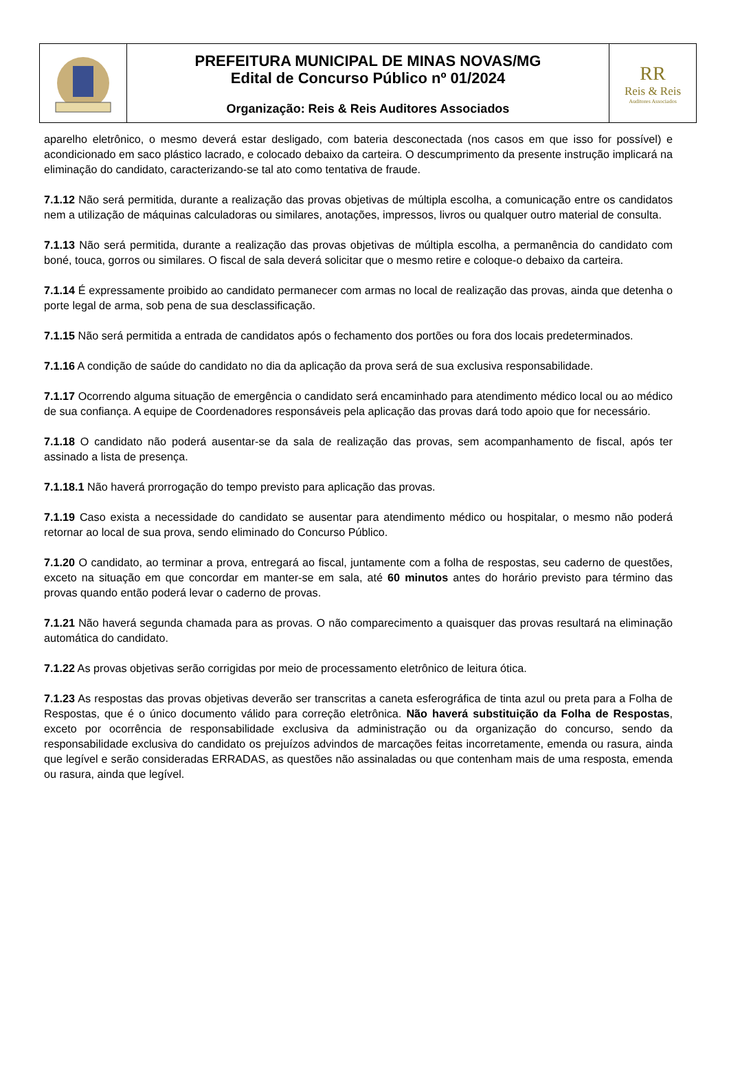PREFEITURA MUNICIPAL DE MINAS NOVAS/MG
Edital de Concurso Público nº 01/2024
Organização: Reis & Reis Auditores Associados
RR
Reis & Reis
Auditores Associados
aparelho eletrônico, o mesmo deverá estar desligado, com bateria desconectada (nos casos em que isso for possível) e acondicionado em saco plástico lacrado, e colocado debaixo da carteira. O descumprimento da presente instrução implicará na eliminação do candidato, caracterizando-se tal ato como tentativa de fraude.
7.1.12 Não será permitida, durante a realização das provas objetivas de múltipla escolha, a comunicação entre os candidatos nem a utilização de máquinas calculadoras ou similares, anotações, impressos, livros ou qualquer outro material de consulta.
7.1.13 Não será permitida, durante a realização das provas objetivas de múltipla escolha, a permanência do candidato com boné, touca, gorros ou similares. O fiscal de sala deverá solicitar que o mesmo retire e coloque-o debaixo da carteira.
7.1.14 É expressamente proibido ao candidato permanecer com armas no local de realização das provas, ainda que detenha o porte legal de arma, sob pena de sua desclassificação.
7.1.15 Não será permitida a entrada de candidatos após o fechamento dos portões ou fora dos locais predeterminados.
7.1.16 A condição de saúde do candidato no dia da aplicação da prova será de sua exclusiva responsabilidade.
7.1.17 Ocorrendo alguma situação de emergência o candidato será encaminhado para atendimento médico local ou ao médico de sua confiança. A equipe de Coordenadores responsáveis pela aplicação das provas dará todo apoio que for necessário.
7.1.18 O candidato não poderá ausentar-se da sala de realização das provas, sem acompanhamento de fiscal, após ter assinado a lista de presença.
7.1.18.1 Não haverá prorrogação do tempo previsto para aplicação das provas.
7.1.19 Caso exista a necessidade do candidato se ausentar para atendimento médico ou hospitalar, o mesmo não poderá retornar ao local de sua prova, sendo eliminado do Concurso Público.
7.1.20 O candidato, ao terminar a prova, entregará ao fiscal, juntamente com a folha de respostas, seu caderno de questões, exceto na situação em que concordar em manter-se em sala, até 60 minutos antes do horário previsto para término das provas quando então poderá levar o caderno de provas.
7.1.21 Não haverá segunda chamada para as provas. O não comparecimento a quaisquer das provas resultará na eliminação automática do candidato.
7.1.22 As provas objetivas serão corrigidas por meio de processamento eletrônico de leitura ótica.
7.1.23 As respostas das provas objetivas deverão ser transcritas a caneta esferográfica de tinta azul ou preta para a Folha de Respostas, que é o único documento válido para correção eletrônica. Não haverá substituição da Folha de Respostas, exceto por ocorrência de responsabilidade exclusiva da administração ou da organização do concurso, sendo da responsabilidade exclusiva do candidato os prejuízos advindos de marcações feitas incorretamente, emenda ou rasura, ainda que legível e serão consideradas ERRADAS, as questões não assinaladas ou que contenham mais de uma resposta, emenda ou rasura, ainda que legível.